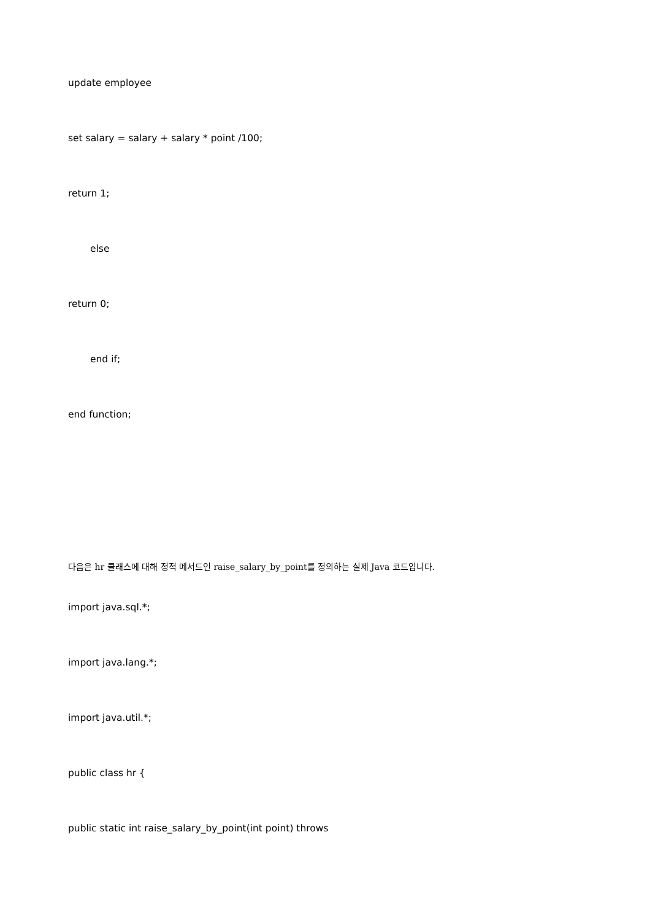update employee
set salary = salary + salary * point /100;
return 1;
else
return 0;
end if;
end function;
다음은 hr 클래스에 대해 정적 메서드인 raise_salary_by_point를 정의하는 실제 Java 코드입니다.
import java.sql.*;
import java.lang.*;
import java.util.*;
public class hr {
public static int raise_salary_by_point(int point) throws